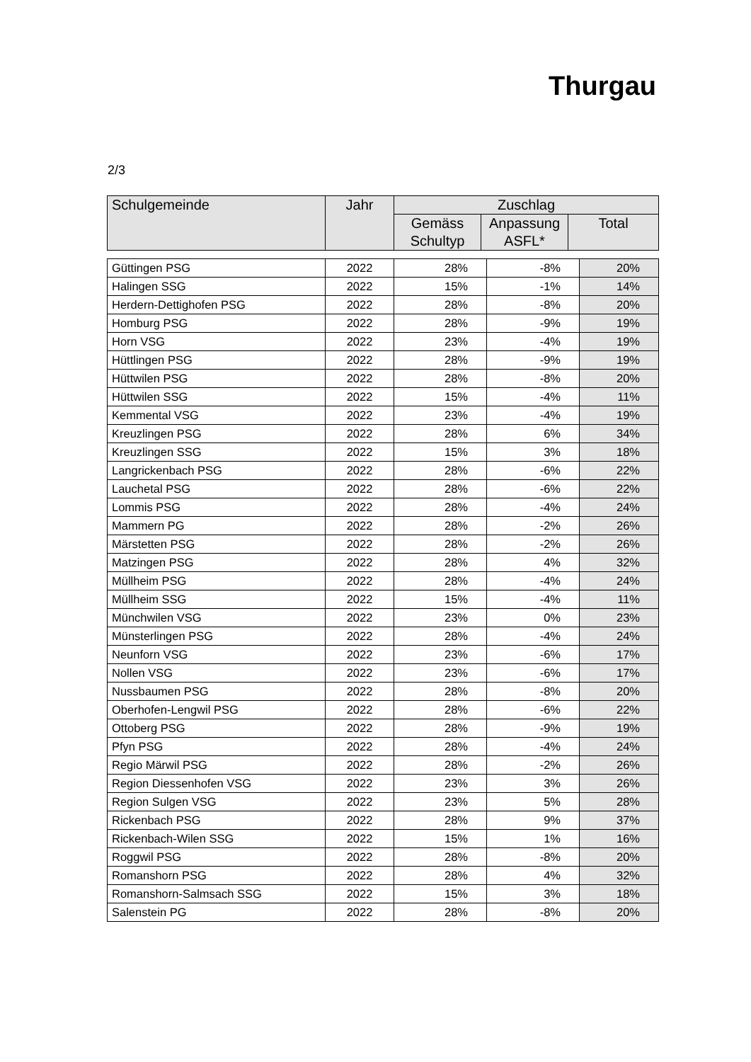Thurgau
2/3
| Schulgemeinde | Jahr | Zuschlag | | |
| --- | --- | --- | --- | --- |
| | | Gemäss Schultyp | Anpassung ASFL* | Total |
| Güttingen PSG | 2022 | 28% | -8% | 20% |
| Halingen SSG | 2022 | 15% | -1% | 14% |
| Herdern-Dettighofen PSG | 2022 | 28% | -8% | 20% |
| Homburg PSG | 2022 | 28% | -9% | 19% |
| Horn VSG | 2022 | 23% | -4% | 19% |
| Hüttlingen PSG | 2022 | 28% | -9% | 19% |
| Hüttwilen PSG | 2022 | 28% | -8% | 20% |
| Hüttwilen SSG | 2022 | 15% | -4% | 11% |
| Kemmental VSG | 2022 | 23% | -4% | 19% |
| Kreuzlingen PSG | 2022 | 28% | 6% | 34% |
| Kreuzlingen SSG | 2022 | 15% | 3% | 18% |
| Langrickenbach PSG | 2022 | 28% | -6% | 22% |
| Lauchetal PSG | 2022 | 28% | -6% | 22% |
| Lommis PSG | 2022 | 28% | -4% | 24% |
| Mammern PG | 2022 | 28% | -2% | 26% |
| Märstetten PSG | 2022 | 28% | -2% | 26% |
| Matzingen PSG | 2022 | 28% | 4% | 32% |
| Müllheim PSG | 2022 | 28% | -4% | 24% |
| Müllheim SSG | 2022 | 15% | -4% | 11% |
| Münchwilen VSG | 2022 | 23% | 0% | 23% |
| Münsterlingen PSG | 2022 | 28% | -4% | 24% |
| Neunforn VSG | 2022 | 23% | -6% | 17% |
| Nollen VSG | 2022 | 23% | -6% | 17% |
| Nussbaumen PSG | 2022 | 28% | -8% | 20% |
| Oberhofen-Lengwil PSG | 2022 | 28% | -6% | 22% |
| Ottoberg PSG | 2022 | 28% | -9% | 19% |
| Pfyn PSG | 2022 | 28% | -4% | 24% |
| Regio Märwil PSG | 2022 | 28% | -2% | 26% |
| Region Diessenhofen VSG | 2022 | 23% | 3% | 26% |
| Region Sulgen VSG | 2022 | 23% | 5% | 28% |
| Rickenbach PSG | 2022 | 28% | 9% | 37% |
| Rickenbach-Wilen SSG | 2022 | 15% | 1% | 16% |
| Roggwil PSG | 2022 | 28% | -8% | 20% |
| Romanshorn PSG | 2022 | 28% | 4% | 32% |
| Romanshorn-Salmsach SSG | 2022 | 15% | 3% | 18% |
| Salenstein PG | 2022 | 28% | -8% | 20% |